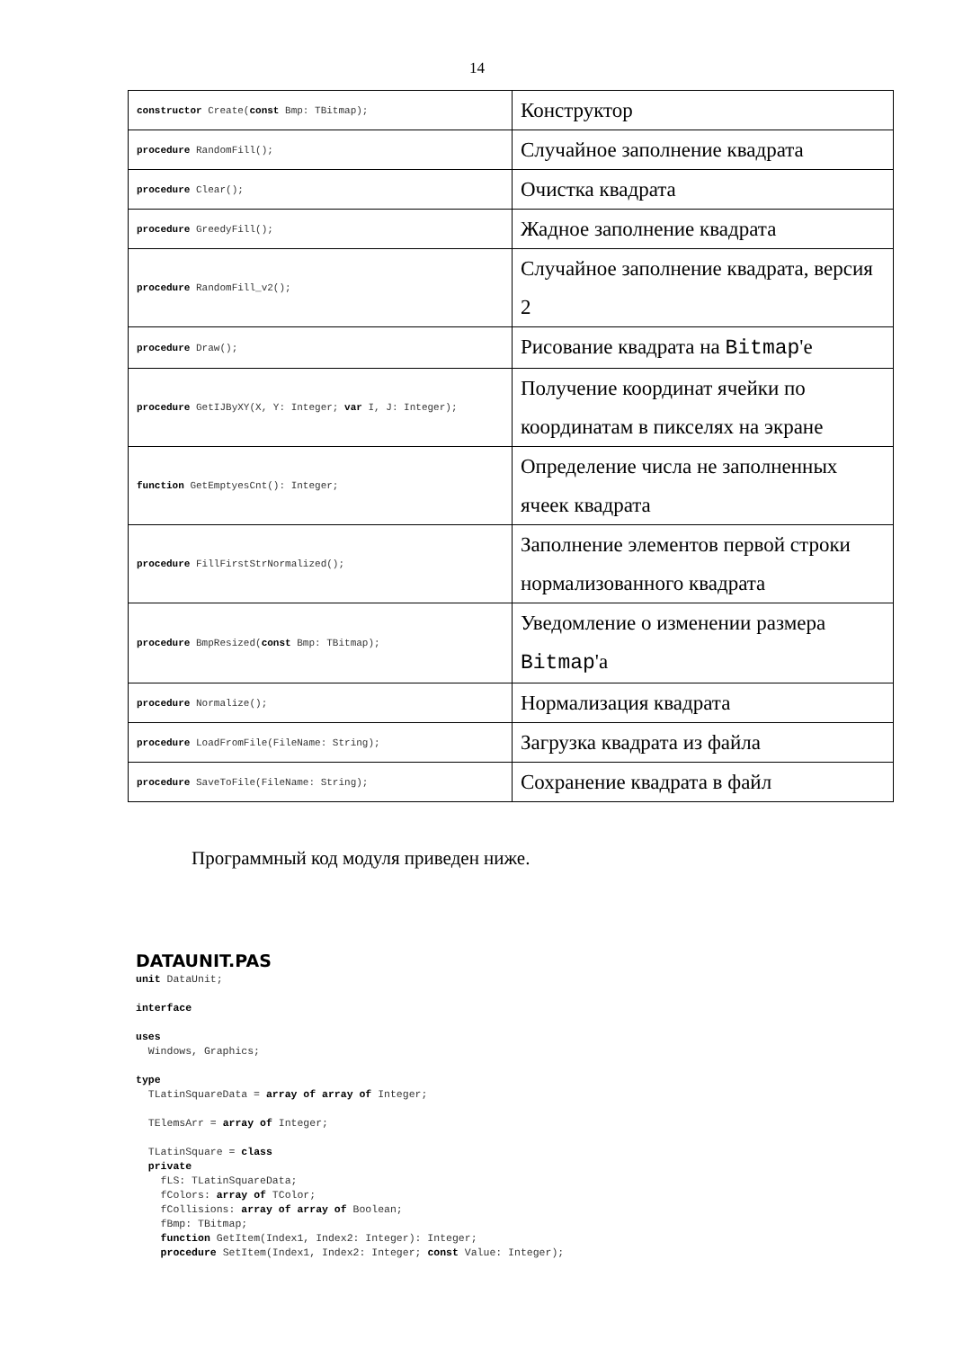14
| constructor Create( const Bmp: TBitmap); | Конструктор |
| procedure RandomFill(); | Случайное заполнение квадрата |
| procedure Clear(); | Очистка квадрата |
| procedure GreedyFill(); | Жадное заполнение квадрата |
| procedure RandomFill_v2(); | Случайное заполнение квадрата, версия 2 |
| procedure Draw(); | Рисование квадрата на Bitmap 'е |
| procedure GetIJByXY(X, Y: Integer; var I, J: Integer); | Получение координат ячейки по координатам в пикселях на экране |
| function GetEmptyesCnt(): Integer; | Определение числа не заполненных ячеек квадрата |
| procedure FillFirstStrNormalized(); | Заполнение элементов первой строки нормализованного квадрата |
| procedure BmpResized( const Bmp: TBitmap); | Уведомление о изменении размера Bitmap 'а |
| procedure Normalize(); | Нормализация квадрата |
| procedure LoadFromFile(FileName: String); | Загрузка квадрата из файла |
| procedure SaveToFile(FileName: String); | Сохранение квадрата в файл |
Программный код модуля приведен ниже.
DATAUNIT.PAS
unit DataUnit;

interface

uses
  Windows, Graphics;

type
  TLatinSquareData = array of array of Integer;

  TElemsArr = array of Integer;

  TLatinSquare = class
  private
    fLS: TLatinSquareData;
    fColors: array of TColor;
    fCollisions: array of array of Boolean;
    fBmp: TBitmap;
    function GetItem(Index1, Index2: Integer): Integer;
    procedure SetItem(Index1, Index2: Integer; const Value: Integer);